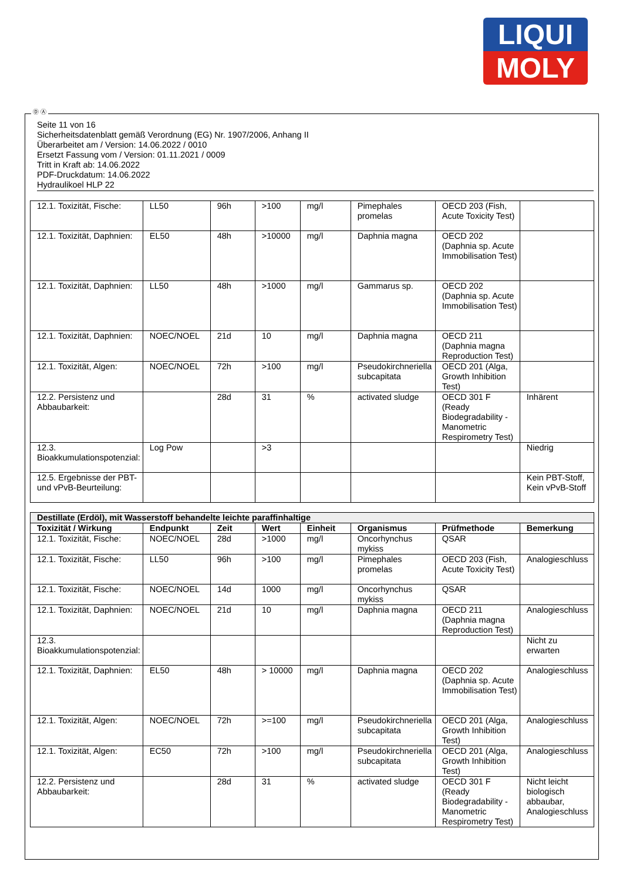LIQUI
MOLY
Ⓓ Ⓐ
Seite 11 von 16
Sicherheitsdatenblatt gemäß Verordnung (EG) Nr. 1907/2006, Anhang II
Überarbeitet am / Version: 14.06.2022 / 0010
Ersetzt Fassung vom / Version: 01.11.2021 / 0009
Tritt in Kraft ab: 14.06.2022
PDF-Druckdatum: 14.06.2022
Hydraulikoel HLP 22
| 12.1. Toxizität, Fische: | LL50 | 96h | >100 | mg/l | Pimephales promelas | OECD 203 (Fish, Acute Toxicity Test) | |
| 12.1. Toxizität, Daphnien: | EL50 | 48h | >10000 | mg/l | Daphnia magna | OECD 202 (Daphnia sp. Acute Immobilisation Test) | |
| 12.1. Toxizität, Daphnien: | LL50 | 48h | >1000 | mg/l | Gammarus sp. | OECD 202 (Daphnia sp. Acute Immobilisation Test) | |
| 12.1. Toxizität, Daphnien: | NOEC/NOEL | 21d | 10 | mg/l | Daphnia magna | OECD 211 (Daphnia magna Reproduction Test) | |
| 12.1. Toxizität, Algen: | NOEC/NOEL | 72h | >100 | mg/l | Pseudokirchneriella subcapitata | OECD 201 (Alga, Growth Inhibition Test) | |
| 12.2. Persistenz und Abbaubarkeit: | | 28d | 31 | % | activated sludge | OECD 301 F (Ready Biodegradability - Manometric Respirometry Test) | Inhärent |
| 12.3. Bioakkumulationspotenzial: | Log Pow | | >3 | | | | Niedrig |
| 12.5. Ergebnisse der PBT- und vPvB-Beurteilung: | | | | | | | Kein PBT-Stoff, Kein vPvB-Stoff |
| Destillate (Erdöl), mit Wasserstoff behandelte leichte paraffinhaltige | | | | | | | |
| --- | --- | --- | --- | --- | --- | --- | --- |
| Toxizität / Wirkung | Endpunkt | Zeit | Wert | Einheit | Organismus | Prüfmethode | Bemerkung |
| 12.1. Toxizität, Fische: | NOEC/NOEL | 28d | >1000 | mg/l | Oncorhynchus mykiss | QSAR | |
| 12.1. Toxizität, Fische: | LL50 | 96h | >100 | mg/l | Pimephales promelas | OECD 203 (Fish, Acute Toxicity Test) | Analogieschluss |
| 12.1. Toxizität, Fische: | NOEC/NOEL | 14d | 1000 | mg/l | Oncorhynchus mykiss | QSAR | |
| 12.1. Toxizität, Daphnien: | NOEC/NOEL | 21d | 10 | mg/l | Daphnia magna | OECD 211 (Daphnia magna Reproduction Test) | Analogieschluss |
| 12.3. Bioakkumulationspotenzial: | | | | | | | Nicht zu erwarten |
| 12.1. Toxizität, Daphnien: | EL50 | 48h | > 10000 | mg/l | Daphnia magna | OECD 202 (Daphnia sp. Acute Immobilisation Test) | Analogieschluss |
| 12.1. Toxizität, Algen: | NOEC/NOEL | 72h | >=100 | mg/l | Pseudokirchneriella subcapitata | OECD 201 (Alga, Growth Inhibition Test) | Analogieschluss |
| 12.1. Toxizität, Algen: | EC50 | 72h | >100 | mg/l | Pseudokirchneriella subcapitata | OECD 201 (Alga, Growth Inhibition Test) | Analogieschluss |
| 12.2. Persistenz und Abbaubarkeit: | | 28d | 31 | % | activated sludge | OECD 301 F (Ready Biodegradability - Manometric Respirometry Test) | Nicht leicht biologisch abbaubar, Analogieschluss |